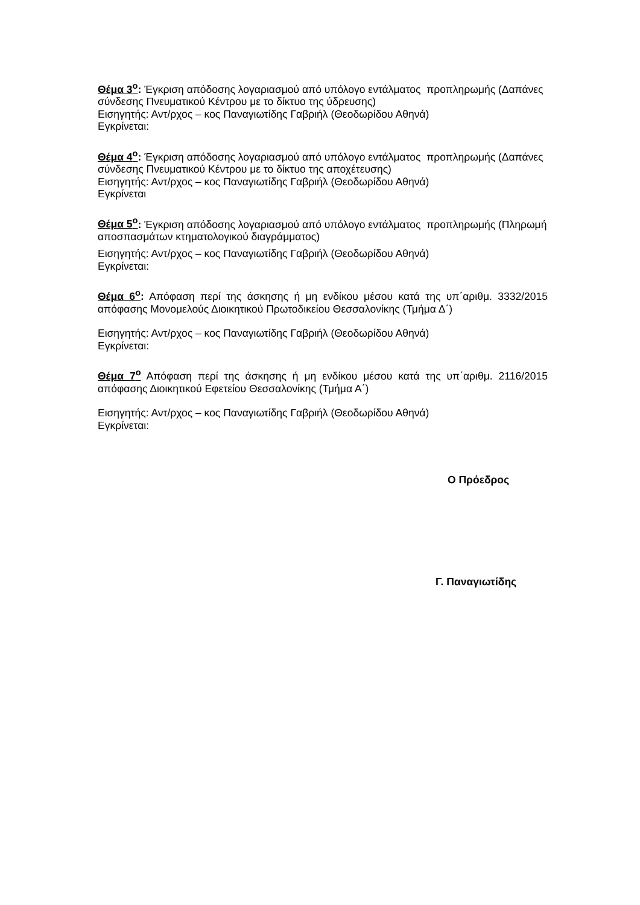Θέμα 3<sup>ο</sup>: Έγκριση απόδοσης λογαριασμού από υπόλογο εντάλματος προπληρωμής (Δαπάνες σύνδεσης Πνευματικού Κέντρου με το δίκτυο της ύδρευσης)
Εισηγητής: Αντ/ρχος – κος Παναγιωτίδης Γαβριήλ (Θεοδωρίδου Αθηνά)
Εγκρίνεται:
Θέμα 4<sup>ο</sup>: Έγκριση απόδοσης λογαριασμού από υπόλογο εντάλματος προπληρωμής (Δαπάνες σύνδεσης Πνευματικού Κέντρου με το δίκτυο της αποχέτευσης)
Εισηγητής: Αντ/ρχος – κος Παναγιωτίδης Γαβριήλ (Θεοδωρίδου Αθηνά)
Εγκρίνεται
Θέμα 5<sup>ο</sup>: Έγκριση απόδοσης λογαριασμού από υπόλογο εντάλματος προπληρωμής (Πληρωμή αποσπασμάτων κτηματολογικού διαγράμματος)
Εισηγητής: Αντ/ρχος – κος Παναγιωτίδης Γαβριήλ (Θεοδωρίδου Αθηνά)
Εγκρίνεται:
Θέμα 6<sup>ο</sup>: Απόφαση περί της άσκησης ή μη ενδίκου μέσου κατά της υπ΄αριθμ. 3332/2015 απόφασης Μονομελούς Διοικητικού Πρωτοδικείου Θεσσαλονίκης (Τμήμα Δ΄)
Εισηγητής: Αντ/ρχος – κος Παναγιωτίδης Γαβριήλ (Θεοδωρίδου Αθηνά)
Εγκρίνεται:
Θέμα 7<sup>ο</sup> Απόφαση περί της άσκησης ή μη ενδίκου μέσου κατά της υπ΄αριθμ. 2116/2015 απόφασης Διοικητικού Εφετείου Θεσσαλονίκης (Τμήμα Α΄)
Εισηγητής: Αντ/ρχος – κος Παναγιωτίδης Γαβριήλ (Θεοδωρίδου Αθηνά)
Εγκρίνεται:
Ο Πρόεδρος
Γ. Παναγιωτίδης